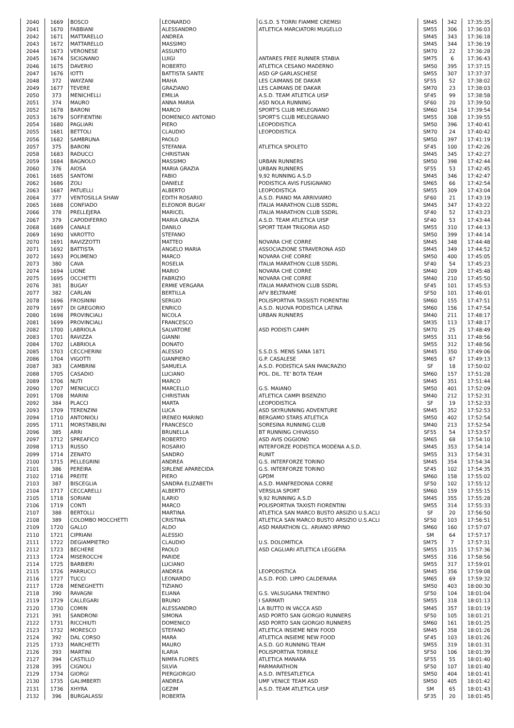| 2040 | 1669 | BOSCO | LEONARDO | G.S.D. 5 TORRI FIAMME CREMISI | SM45 | 342 | 17:35:35 |
| 2041 | 1670 | FABBIANI | ALESSANDRO | ATLETICA MARCIATORI MUGELLO | SM55 | 306 | 17:36:03 |
| 2042 | 1671 | MATTARELLO | ANDREA | | SM45 | 343 | 17:36:18 |
| 2043 | 1672 | MATTARELLO | MASSIMO | | SM45 | 344 | 17:36:19 |
| 2044 | 1673 | VERONESE | ASSUNTO | | SM70 | 22 | 17:36:28 |
| 2045 | 1674 | SICIGNANO | LUIGI | ANTARES FREE RUNNER STABIA | SM75 | 6 | 17:36:43 |
| 2046 | 1675 | DAVERIO | ROBERTO | ATLETICA CESANO MADERNO | SM50 | 395 | 17:37:15 |
| 2047 | 1676 | IOTTI | BATTISTA SANTE | ASD GP GARLASCHESE | SM55 | 307 | 17:37:37 |
| 2048 | 372 | WAYZANI | MAHA | LES CAIMANS DE DAKAR | SF55 | 52 | 17:38:02 |
| 2049 | 1677 | TEVERE | GRAZIANO | LES CAIMANS DE DAKAR | SM70 | 23 | 17:38:03 |
| 2050 | 373 | MENICHELLI | EMILIA | A.S.D. TEAM ATLETICA UISP | SF45 | 99 | 17:38:58 |
| 2051 | 374 | MAURO | ANNA MARIA | ASD NOLA RUNNING | SF60 | 20 | 17:39:50 |
| 2052 | 1678 | BARONI | MARCO | SPORT'S CLUB MELEGNANO | SM60 | 154 | 17:39:54 |
| 2053 | 1679 | SOFFIENTINI | DOMENICO ANTONIO | SPORT'S CLUB MELEGNANO | SM55 | 308 | 17:39:55 |
| 2054 | 1680 | PAGLIARI | PIERO | LEOPODISTICA | SM50 | 396 | 17:40:41 |
| 2055 | 1681 | BETTOLI | CLAUDIO | LEOPODISTICA | SM70 | 24 | 17:40:42 |
| 2056 | 1682 | SAMBRUNA | PAOLO | | SM50 | 397 | 17:41:19 |
| 2057 | 375 | BARONI | STEFANIA | ATLETICA SPOLETO | SF45 | 100 | 17:42:26 |
| 2058 | 1683 | RADUCCI | CHRISTIAN | | SM45 | 345 | 17:42:27 |
| 2059 | 1684 | BAGNOLO | MASSIMO | URBAN RUNNERS | SM50 | 398 | 17:42:44 |
| 2060 | 376 | AIOSA | MARIA GRAZIA | URBAN RUNNERS | SF55 | 53 | 17:42:45 |
| 2061 | 1685 | SANTONI | FABIO | 9,92 RUNNING A.S.D | SM45 | 346 | 17:42:47 |
| 2062 | 1686 | ZOLI | DANIELE | PODISTICA AVIS FUSIGNANO | SM65 | 66 | 17:42:54 |
| 2063 | 1687 | PATUELLI | ALBERTO | LEOPODISTICA | SM55 | 309 | 17:43:04 |
| 2064 | 377 | VENTOSILLA SHAW | EDITH ROSARIO | A.S.D. PIANO MA ARRIVIAMO | SF60 | 21 | 17:43:19 |
| 2065 | 1688 | CONFIADO | ELEONOR BUGAY | ITALIA MARATHON CLUB SSDRL | SM45 | 347 | 17:43:22 |
| 2066 | 378 | PRELLEJERA | MARICEL | ITALIA MARATHON CLUB SSDRL | SF40 | 52 | 17:43:23 |
| 2067 | 379 | CAPODIFERRO | MARIA GRAZIA | A.S.D. TEAM ATLETICA UISP | SF40 | 53 | 17:43:44 |
| 2068 | 1689 | CANALE | DANILO | SPORT TEAM TRIGORIA ASD | SM55 | 310 | 17:44:13 |
| 2069 | 1690 | VAROTTO | STEFANO | | SM50 | 399 | 17:44:14 |
| 2070 | 1691 | RAVIZZOTTI | MATTEO | NOVARA CHE CORRE | SM45 | 348 | 17:44:48 |
| 2071 | 1692 | BATTISTA | ANGELO MARIA | ASSOCIAZIONE STRAVERONA ASD | SM45 | 349 | 17:44:52 |
| 2072 | 1693 | POLIMENO | MARCO | NOVARA CHE CORRE | SM50 | 400 | 17:45:05 |
| 2073 | 380 | CAVA | ROSELIA | ITALIA MARATHON CLUB SSDRL | SF40 | 54 | 17:45:23 |
| 2074 | 1694 | LIONE | MARIO | NOVARA CHE CORRE | SM40 | 209 | 17:45:48 |
| 2075 | 1695 | OCCHETTI | FABRIZIO | NOVARA CHE CORRE | SM40 | 210 | 17:45:50 |
| 2076 | 381 | BUGAY | ERMIE VERGARA | ITALIA MARATHON CLUB SSDRL | SF45 | 101 | 17:45:53 |
| 2077 | 382 | CARLAN | BERTILLA | AFV BELTRAME | SF50 | 101 | 17:46:01 |
| 2078 | 1696 | FROSININI | SERGIO | POLISPORTIVA TASSISTI FIORENTINI | SM60 | 155 | 17:47:51 |
| 2079 | 1697 | DI GREGORIO | ENRICO | A.S.D. NUOVA PODISTICA LATINA | SM60 | 156 | 17:47:54 |
| 2080 | 1698 | PROVINCIALI | NICOLA | URBAN RUNNERS | SM40 | 211 | 17:48:17 |
| 2081 | 1699 | PROVINCIALI | FRANCESCO | | SM35 | 113 | 17:48:17 |
| 2082 | 1700 | LABRIOLA | SALVATORE | ASD PODISTI CAMPI | SM70 | 25 | 17:48:49 |
| 2083 | 1701 | RAVIZZA | GIANNI | | SM55 | 311 | 17:48:56 |
| 2084 | 1702 | LABRIOLA | DONATO | | SM55 | 312 | 17:48:56 |
| 2085 | 1703 | CECCHERINI | ALESSIO | S.S.D.S. MENS SANA 1871 | SM45 | 350 | 17:49:06 |
| 2086 | 1704 | VIGOTTI | GIANPIERO | G.P. CASALESE | SM65 | 67 | 17:49:13 |
| 2087 | 383 | CAMBRINI | SAMUELA | A.S.D. PODISTICA SAN PANCRAZIO | SF | 18 | 17:50:02 |
| 2088 | 1705 | CASADIO | LUCIANO | POL. DIL. TE' BOTA TEAM | SM60 | 157 | 17:51:28 |
| 2089 | 1706 | NUTI | MARCO | | SM45 | 351 | 17:51:44 |
| 2090 | 1707 | MENICUCCI | MARCELLO | G.S. MAIANO | SM50 | 401 | 17:52:09 |
| 2091 | 1708 | MARINI | CHRISTIAN | ATLETICA CAMPI BISENZIO | SM40 | 212 | 17:52:31 |
| 2092 | 384 | PLACCI | MARTA | LEOPODISTICA | SF | 19 | 17:52:33 |
| 2093 | 1709 | TERENZINI | LUCA | ASD SKYRUNNING ADVENTURE | SM45 | 352 | 17:52:53 |
| 2094 | 1710 | ANTONIOLI | IRENEO MARINO | BERGAMO STARS ATLETICA | SM50 | 402 | 17:52:54 |
| 2095 | 1711 | MORSTABILINI | FRANCESCO | SORESINA RUNNING CLUB | SM40 | 213 | 17:52:54 |
| 2096 | 385 | ARRI | BRUNELLA | BT RUNNING CHIVASSO | SF55 | 54 | 17:53:57 |
| 2097 | 1712 | SPREAFICO | ROBERTO | ASD AVIS OGGIONO | SM65 | 68 | 17:54:10 |
| 2098 | 1713 | RUSSO | ROSARIO | INTERFORZE PODISTICA MODENA A.S.D. | SM45 | 353 | 17:54:14 |
| 2099 | 1714 | ZENATO | SANDRO | RUNIT | SM55 | 313 | 17:54:31 |
| 2100 | 1715 | PELLEGRINI | ANDREA | G.S. INTERFORZE TORINO | SM45 | 354 | 17:54:34 |
| 2101 | 386 | PEREIRA | SIRLENE APARECIDA | G.S. INTERFORZE TORINO | SF45 | 102 | 17:54:35 |
| 2102 | 1716 | PREITE | PIERO | GPDM | SM60 | 158 | 17:55:02 |
| 2103 | 387 | BISCEGLIA | SANDRA ELIZABETH | A.S.D. MANFREDONIA CORRE | SF50 | 102 | 17:55:12 |
| 2104 | 1717 | CECCARELLI | ALBERTO | VERSILIA SPORT | SM60 | 159 | 17:55:15 |
| 2105 | 1718 | SORIANI | ILARIO | 9,92 RUNNING A.S.D | SM45 | 355 | 17:55:28 |
| 2106 | 1719 | CONTI | MARCO | POLISPORTIVA TAXISTI FIORENTINI | SM55 | 314 | 17:55:33 |
| 2107 | 388 | BERTOLLI | MARTINA | ATLETICA SAN MARCO BUSTO ARSIZIO U.S.ACLI | SF | 20 | 17:56:50 |
| 2108 | 389 | COLOMBO MOCCHETTI | CRISTINA | ATLETICA SAN MARCO BUSTO ARSIZIO U.S.ACLI | SF50 | 103 | 17:56:51 |
| 2109 | 1720 | GALLO | ALDO | ASD MARATHON CL. ARIANO IRPINO | SM60 | 160 | 17:57:07 |
| 2110 | 1721 | CIPRIANI | ALESSIO | | SM | 64 | 17:57:17 |
| 2111 | 1722 | DEGIAMPIETRO | CLAUDIO | U.S. DOLOMITICA | SM75 | 7 | 17:57:31 |
| 2112 | 1723 | BECHERE | PAOLO | ASD CAGLIARI ATLETICA LEGGERA | SM55 | 315 | 17:57:36 |
| 2113 | 1724 | MISEROCCHI | PARIDE | | SM55 | 316 | 17:58:56 |
| 2114 | 1725 | BARBIERI | LUCIANO | | SM55 | 317 | 17:59:01 |
| 2115 | 1726 | PARRUCCI | ANDREA | LEOPODISTICA | SM45 | 356 | 17:59:08 |
| 2116 | 1727 | TUCCI | LEONARDO | A.S.D. POD. LIPPO CALDERARA | SM65 | 69 | 17:59:32 |
| 2117 | 1728 | MENEGHETTI | TIZIANO | | SM50 | 403 | 18:00:30 |
| 2118 | 390 | RAVAGNI | ELIANA | G.S. VALSUGANA TRENTINO | SF50 | 104 | 18:01:04 |
| 2119 | 1729 | CALLEGARI | BRUNO | I SARMATI | SM55 | 318 | 18:01:13 |
| 2120 | 1730 | COMIN | ALESSANDRO | LA BUTTO IN VACCA ASD | SM45 | 357 | 18:01:19 |
| 2121 | 391 | SANDRONI | SIMONA | ASD PORTO SAN GIORGIO RUNNERS | SF50 | 105 | 18:01:21 |
| 2122 | 1731 | RICCHIUTI | DOMENICO | ASD PORTO SAN GIORGIO RUNNERS | SM60 | 161 | 18:01:25 |
| 2123 | 1732 | MORESCO | STEFANO | ATLETICA INSIEME NEW FOOD | SM45 | 358 | 18:01:26 |
| 2124 | 392 | DAL CORSO | MARA | ATLETICA INSIEME NEW FOOD | SF45 | 103 | 18:01:26 |
| 2125 | 1733 | MARCHETTI | MAURO | A.S.D. GO RUNNING TEAM | SM55 | 319 | 18:01:31 |
| 2126 | 393 | MARTINI | ILARIA | POLISPORTIVA TORRILE | SF50 | 106 | 18:01:39 |
| 2127 | 394 | CASTILLO | NIMFA FLORES | ATLETICA MANARA | SF55 | 55 | 18:01:40 |
| 2128 | 395 | CIGNOLI | SILVIA | PARMARATHON | SF50 | 107 | 18:01:40 |
| 2129 | 1734 | GIORGI | PIERGIORGIO | A.S.D. INTESATLETICA | SM50 | 404 | 18:01:41 |
| 2130 | 1735 | GALIMBERTI | ANDREA | UMF VENICE TEAM ASD | SM50 | 405 | 18:01:42 |
| 2131 | 1736 | XHYRA | GEZIM | A.S.D. TEAM ATLETICA UISP | SM | 65 | 18:01:43 |
| 2132 | 396 | BURGALASSI | ROBERTA | | SF35 | 20 | 18:01:45 |